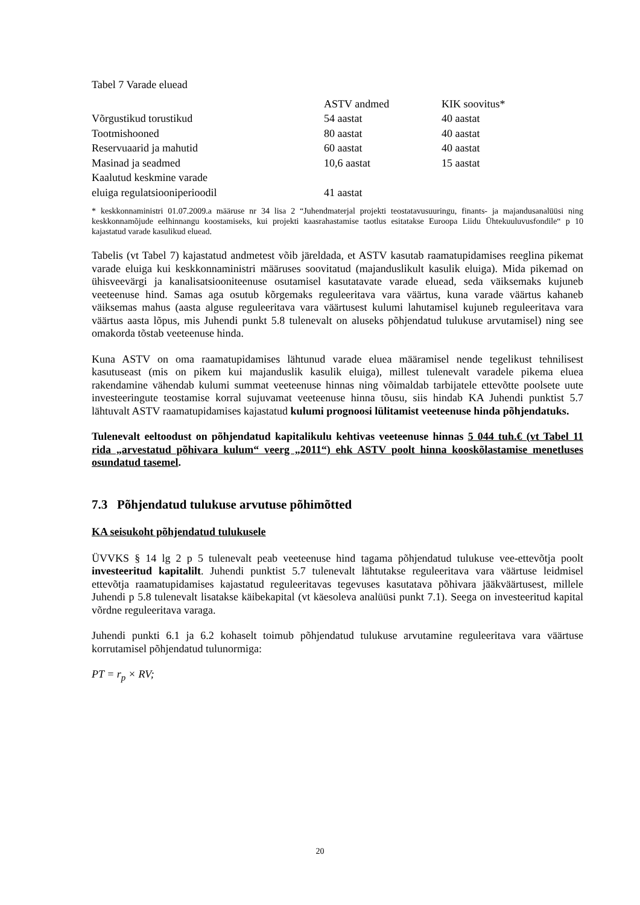Tabel 7 Varade eluead
| | ASTV andmed | KIK soovitus* |
| Võrgustikud torustikud | 54 aastat | 40 aastat |
| Tootmishooned | 80 aastat | 40 aastat |
| Reservuaarid ja mahutid | 60 aastat | 40 aastat |
| Masinad ja seadmed | 10,6 aastat | 15 aastat |
| Kaalutud keskmine varade eluiga regulatsiooniperioodil | 41 aastat | |
* keskkonnaministri 01.07.2009.a määruse nr 34 lisa 2 “Juhendmaterjal projekti teostatavusuuringu, finants- ja majandusanalüüsi ning keskkonnamõjude eelhinnangu koostamiseks, kui projekti kaasrahastamise taotlus esitatakse Euroopa Liidu Ühtekuuluvusfondile“ p 10 kajastatud varade kasulikud eluead.
Tabelis (vt Tabel 7) kajastatud andmetest võib järeldada, et ASTV kasutab raamatupidamises reeglina pikemat varade eluiga kui keskkonnaministri määruses soovitatud (majanduslikult kasulik eluiga). Mida pikemad on ühisveevärgi ja kanalisatsiooniteenuse osutamisel kasutatavate varade eluead, seda väiksemaks kujuneb veeteenuse hind. Samas aga osutub kõrgemaks reguleeritava vara väärtus, kuna varade väärtus kahaneb väiksemas mahus (aasta alguse reguleeritava vara väärtusest kulumi lahutamisel kujuneb reguleeritava vara väärtus aasta lõpus, mis Juhendi punkt 5.8 tulenevalt on aluseks põhjendatud tulukuse arvutamisel) ning see omakorda tõstab veeteenuse hinda.
Kuna ASTV on oma raamatupidamises lähtunud varade eluea määramisel nende tegelikust tehnilisest kasutuseast (mis on pikem kui majanduslik kasulik eluiga), millest tulenevalt varadele pikema eluea rakendamine vähendab kulumi summat veeteenuse hinnas ning võimaldab tarbijatele ettevõtte poolsete uute investeeringute teostamise korral sujuvamat veeteenuse hinna tõusu, siis hindab KA Juhendi punktist 5.7 lähtuvalt ASTV raamatupidamises kajastatud kulumi prognoosi lülitamist veeteenuse hinda põhjendatuks.
Tulenevalt eeltoodust on põhjendatud kapitalikulu kehtivas veeteenuse hinnas 5 044 tuh.€ (vt Tabel 11 rida „arvestatud põhivara kulum“ veerg „2011“) ehk ASTV poolt hinna kooskõlastamise menetluses osundatud tasemel.
7.3 Põhjendatud tulukuse arvutuse põhimõtted
KA seisukoht põhjendatud tulukusele
ÜVVKS § 14 lg 2 p 5 tulenevalt peab veeteenuse hind tagama põhjendatud tulukuse vee-ettevõtja poolt investeeritud kapitalilt. Juhendi punktist 5.7 tulenevalt lähtutakse reguleeritava vara väärtuse leidmisel ettevõtja raamatupidamises kajastatud reguleeritavas tegevuses kasutatava põhivara jääkväärtusest, millele Juhendi p 5.8 tulenevalt lisatakse käibekapital (vt käesoleva analüüsi punkt 7.1). Seega on investeeritud kapital võrdne reguleeritava varaga.
Juhendi punkti 6.1 ja 6.2 kohaselt toimub põhjendatud tulukuse arvutamine reguleeritava vara väärtuse korrutamisel põhjendatud tulunormiga:
PT = r<sub>p</sub> × RV;
20